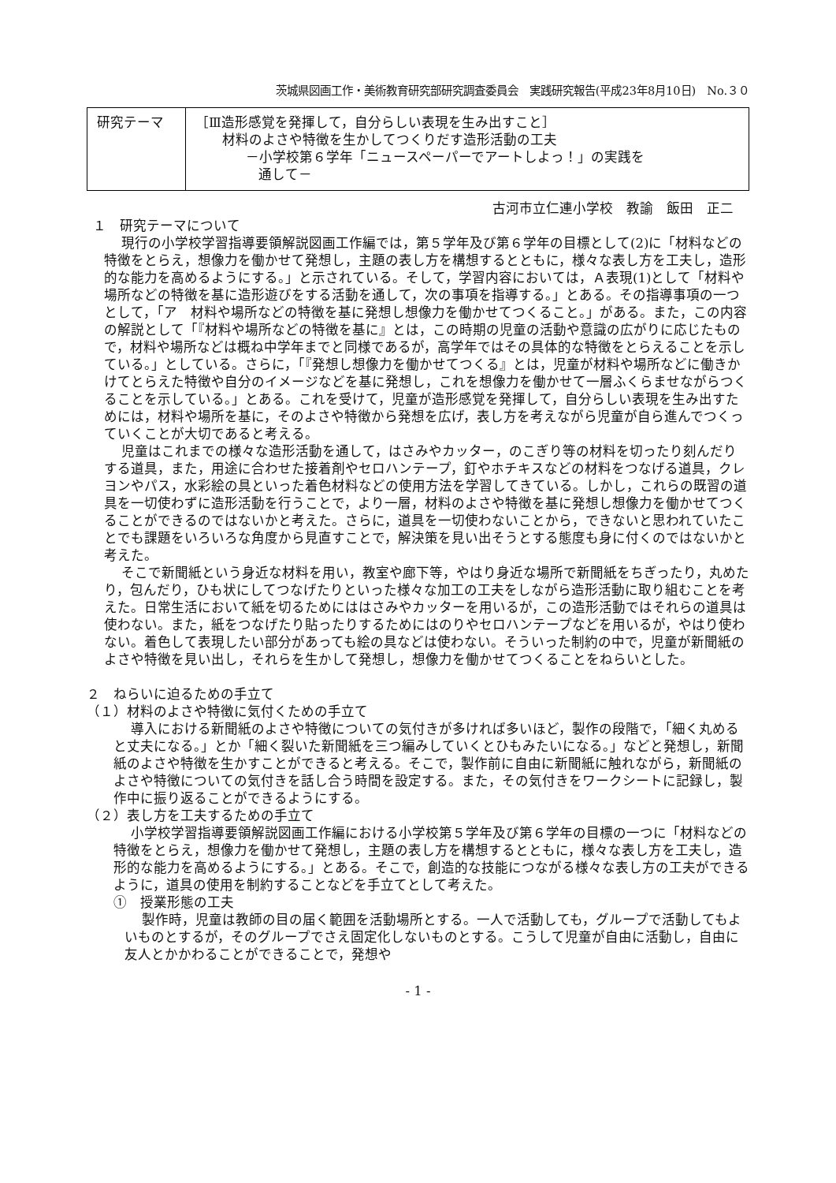茨城県図画工作・美術教育研究部研究調査委員会　実践研究報告(平成23年8月10日)　No.３０
| 研究テーマ | ［Ⅲ造形感覚を発揮して，自分らしい表現を生み出すこと］ 材料のよさや特徴を生かしてつくりだす造形活動の工夫 －小学校第６学年「ニュースペーパーでアートしよっ！」の実践を 通して－ |
古河市立仁連小学校　教諭　飯田　正二
１　研究テーマについて
現行の小学校学習指導要領解説図画工作編では，第５学年及び第６学年の目標として(2)に「材料などの特徴をとらえ，想像力を働かせて発想し，主題の表し方を構想するとともに，様々な表し方を工夫し，造形的な能力を高めるようにする。」と示されている。そして，学習内容においては，Ａ表現(1)として「材料や場所などの特徴を基に造形遊びをする活動を通して，次の事項を指導する。」とある。その指導事項の一つとして，「ア　材料や場所などの特徴を基に発想し想像力を働かせてつくること。」がある。また，この内容の解説として「『材料や場所などの特徴を基に』とは，この時期の児童の活動や意識の広がりに応じたもので，材料や場所などは概ね中学年までと同様であるが，高学年ではその具体的な特徴をとらえることを示している。」としている。さらに，「『発想し想像力を働かせてつくる』とは，児童が材料や場所などに働きかけてとらえた特徴や自分のイメージなどを基に発想し，これを想像力を働かせて一層ふくらませながらつくることを示している。」とある。これを受けて，児童が造形感覚を発揮して，自分らしい表現を生み出すためには，材料や場所を基に，そのよさや特徴から発想を広げ，表し方を考えながら児童が自ら進んでつくっていくことが大切であると考える。
児童はこれまでの様々な造形活動を通して，はさみやカッター，のこぎり等の材料を切ったり刻んだりする道具，また，用途に合わせた接着剤やセロハンテープ，釘やホチキスなどの材料をつなげる道具，クレヨンやパス，水彩絵の具といった着色材料などの使用方法を学習してきている。しかし，これらの既習の道具を一切使わずに造形活動を行うことで，より一層，材料のよさや特徴を基に発想し想像力を働かせてつくることができるのではないかと考えた。さらに，道具を一切使わないことから，できないと思われていたことでも課題をいろいろな角度から見直すことで，解決策を見い出そうとする態度も身に付くのではないかと考えた。
そこで新聞紙という身近な材料を用い，教室や廊下等，やはり身近な場所で新聞紙をちぎったり，丸めたり，包んだり，ひも状にしてつなげたりといった様々な加工の工夫をしながら造形活動に取り組むことを考えた。日常生活において紙を切るためにははさみやカッターを用いるが，この造形活動ではそれらの道具は使わない。また，紙をつなげたり貼ったりするためにはのりやセロハンテープなどを用いるが，やはり使わない。着色して表現したい部分があっても絵の具などは使わない。そういった制約の中で，児童が新聞紙のよさや特徴を見い出し，それらを生かして発想し，想像力を働かせてつくることをねらいとした。
２　ねらいに迫るための手立て
（１）材料のよさや特徴に気付くための手立て
導入における新聞紙のよさや特徴についての気付きが多ければ多いほど，製作の段階で，「細く丸めると丈夫になる。」とか「細く裂いた新聞紙を三つ編みしていくとひもみたいになる。」などと発想し，新聞紙のよさや特徴を生かすことができると考える。そこで，製作前に自由に新聞紙に触れながら，新聞紙のよさや特徴についての気付きを話し合う時間を設定する。また，その気付きをワークシートに記録し，製作中に振り返ることができるようにする。
（２）表し方を工夫するための手立て
小学校学習指導要領解説図画工作編における小学校第５学年及び第６学年の目標の一つに「材料などの特徴をとらえ，想像力を働かせて発想し，主題の表し方を構想するとともに，様々な表し方を工夫し，造形的な能力を高めるようにする。」とある。そこで，創造的な技能につながる様々な表し方の工夫ができるように，道具の使用を制約することなどを手立てとして考えた。
①　授業形態の工夫
製作時，児童は教師の目の届く範囲を活動場所とする。一人で活動しても，グループで活動してもよいものとするが，そのグループでさえ固定化しないものとする。こうして児童が自由に活動し，自由に友人とかかわることができることで，発想や
- 1 -